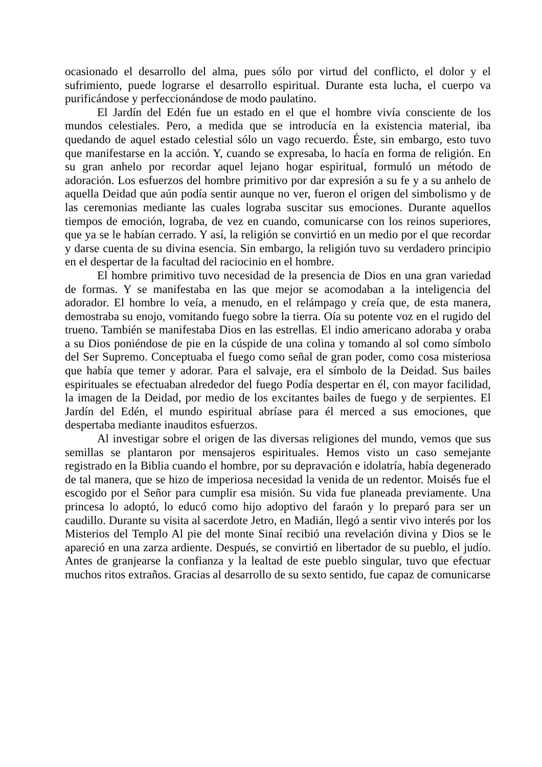ocasionado el desarrollo del alma, pues sólo por virtud del conflicto, el dolor y el sufrimiento, puede lograrse el desarrollo espiritual. Durante esta lucha, el cuerpo va purificándose y perfeccionándose de modo paulatino.
El Jardín del Edén fue un estado en el que el hombre vivía consciente de los mundos celestiales. Pero, a medida que se introducía en la existencia material, iba quedando de aquel estado celestial sólo un vago recuerdo. Éste, sin embargo, esto tuvo que manifestarse en la acción. Y, cuando se expresaba, lo hacía en forma de religión. En su gran anhelo por recordar aquel lejano hogar espiritual, formuló un método de adoración. Los esfuerzos del hombre primitivo por dar expresión a su fe y a su anhelo de aquella Deidad que aún podía sentir aunque no ver, fueron el origen del simbolismo y de las ceremonias mediante las cuales lograba suscitar sus emociones. Durante aquellos tiempos de emoción, lograba, de vez en cuando, comunicarse con los reinos superiores, que ya se le habían cerrado. Y así, la religión se convirtió en un medio por el que recordar y darse cuenta de su divina esencia. Sin embargo, la religión tuvo su verdadero principio en el despertar de la facultad del raciocinio en el hombre.
El hombre primitivo tuvo necesidad de la presencia de Dios en una gran variedad de formas. Y se manifestaba en las que mejor se acomodaban a la inteligencia del adorador. El hombre lo veía, a menudo, en el relámpago y creía que, de esta manera, demostraba su enojo, vomitando fuego sobre la tierra. Oía su potente voz en el rugido del trueno. También se manifestaba Dios en las estrellas. El indio americano adoraba y oraba a su Dios poniéndose de pie en la cúspide de una colina y tomando al sol como símbolo del Ser Supremo. Conceptuaba el fuego como señal de gran poder, como cosa misteriosa que había que temer y adorar. Para el salvaje, era el símbolo de la Deidad. Sus bailes espirituales se efectuaban alrededor del fuego Podía despertar en él, con mayor facilidad, la imagen de la Deidad, por medio de los excitantes bailes de fuego y de serpientes. El Jardín del Edén, el mundo espiritual abríase para él merced a sus emociones, que despertaba mediante inauditos esfuerzos.
Al investigar sobre el origen de las diversas religiones del mundo, vemos que sus semillas se plantaron por mensajeros espirituales. Hemos visto un caso semejante registrado en la Biblia cuando el hombre, por su depravación e idolatría, había degenerado de tal manera, que se hizo de imperiosa necesidad la venida de un redentor. Moisés fue el escogido por el Señor para cumplir esa misión. Su vida fue planeada previamente. Una princesa lo adoptó, lo educó como hijo adoptivo del faraón y lo preparó para ser un caudillo. Durante su visita al sacerdote Jetro, en Madián, llegó a sentir vivo interés por los Misterios del Templo Al pie del monte Sinaí recibió una revelación divina y Dios se le apareció en una zarza ardiente. Después, se convirtió en libertador de su pueblo, el judío. Antes de granjearse la confianza y la lealtad de este pueblo singular, tuvo que efectuar muchos ritos extraños. Gracias al desarrollo de su sexto sentido, fue capaz de comunicarse